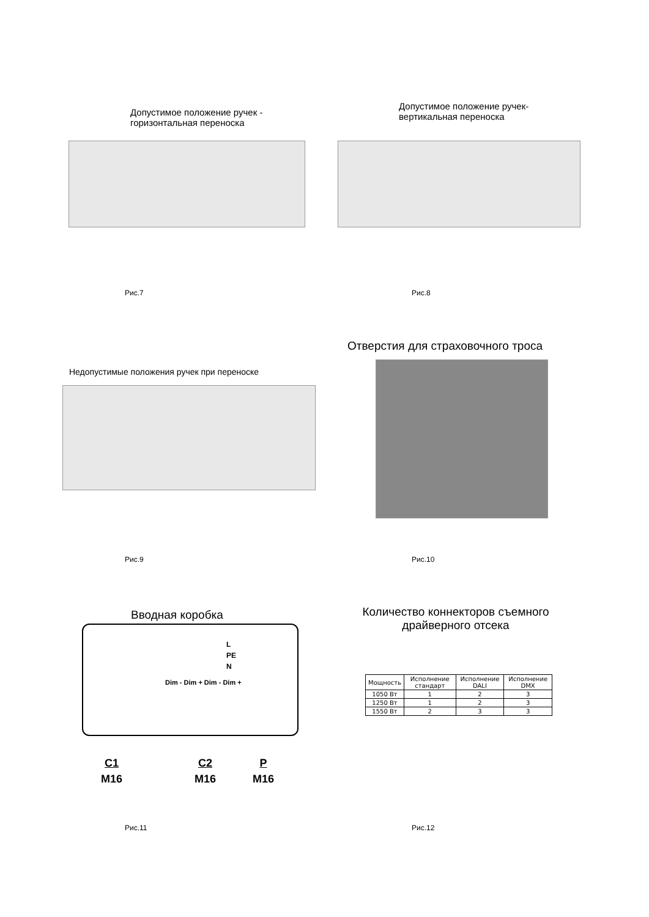Допустимое положение ручек - горизонтальная переноска
Рис.7
Допустимое положение ручек- вертикальная переноска
Рис.8
Недопустимые положения ручек при переноске
Рис.9
Отверстия для страховочного троса
Рис.10
Вводная коробка
L
PE
N
Dim - Dim + Dim - Dim +
C1
M16
C2
M16
P
M16
Рис.11
Количество коннекторов съемного драйверного отсека
| Мощность | Исполнение стандарт | Исполнение DALI | Исполнение DMX |
| --- | --- | --- | --- |
| 1050 Вт | 1 | 2 | 3 |
| 1250 Вт | 1 | 2 | 3 |
| 1550 Вт | 2 | 3 | 3 |
Рис.12